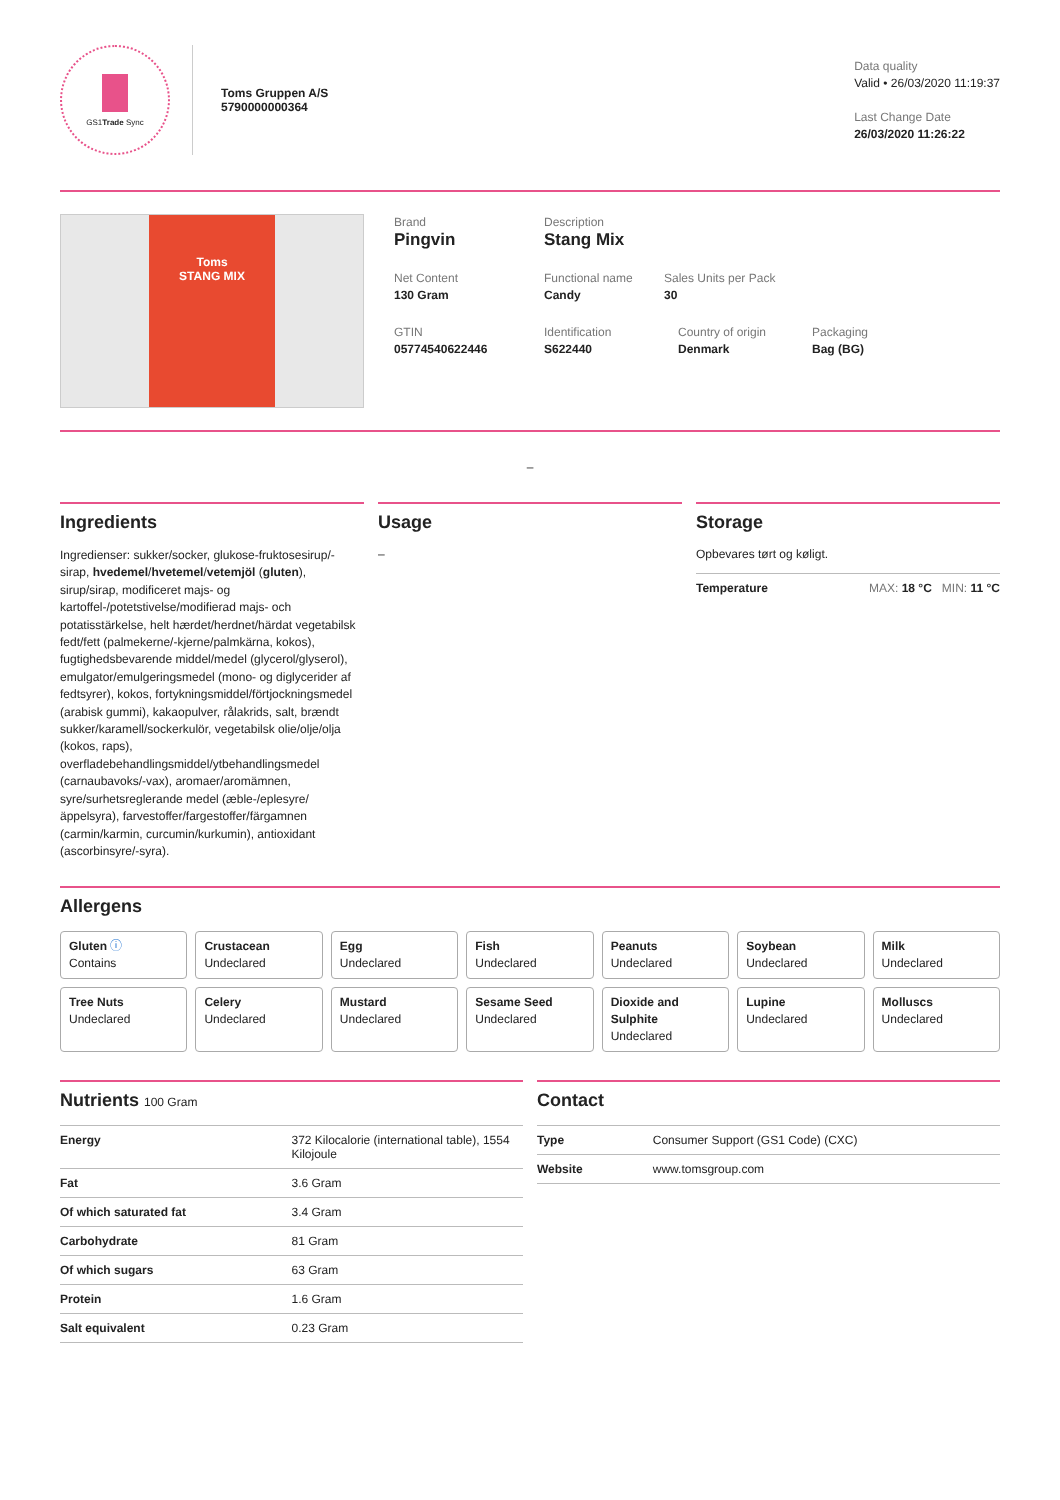GS1Trade Sync
Toms Gruppen A/S
5790000000364
Data quality
Valid • 26/03/2020 11:19:37
Last Change Date
26/03/2020 11:26:22
Toms
STANG MIX
Brand
Pingvin
Description
Stang Mix
Net Content
130 Gram
Functional name
Candy
Sales Units per Pack
30
GTIN
05774540622446
Identification
S622440
Country of origin
Denmark
Packaging
Bag (BG)
–
Ingredients
Ingredienser: sukker/socker, glukose-fruktosesirup/-sirap, hvedemel/hvetemel/vetemjöl (gluten), sirup/sirap, modificeret majs- og kartoffel-/potetstivelse/modifierad majs- och potatisstärkelse, helt hærdet/herdnet/härdat vegetabilsk fedt/fett (palmekerne/-kjerne/palmkärna, kokos), fugtighedsbevarende middel/medel (glycerol/glyserol), emulgator/emulgeringsmedel (mono- og diglycerider af fedtsyrer), kokos, fortykningsmiddel/förtjockningsmedel (arabisk gummi), kakaopulver, rålakrids, salt, brændt sukker/karamell/sockerkulör, vegetabilsk olie/olje/olja (kokos, raps), overfladebehandlingsmiddel/ytbehandlingsmedel (carnaubavoks/-vax), aromaer/aromämnen, syre/surhetsreglerande medel (æble-/eplesyre/ äppelsyra), farvestoffer/fargestoffer/färgamnen (carmin/karmin, curcumin/kurkumin), antioxidant (ascorbinsyre/-syra).
Usage
–
Storage
Opbevares tørt og køligt.
| Temperature | MAX: 18 °C MIN: 11 °C |
Allergens
Gluten ⓘ
Contains
Crustacean
Undeclared
Egg
Undeclared
Fish
Undeclared
Peanuts
Undeclared
Soybean
Undeclared
Milk
Undeclared
Tree Nuts
Undeclared
Celery
Undeclared
Mustard
Undeclared
Sesame Seed
Undeclared
Dioxide and Sulphite
Undeclared
Lupine
Undeclared
Molluscs
Undeclared
Nutrients 100 Gram
| Energy | 372 Kilocalorie (international table), 1554 Kilojoule |
| Fat | 3.6 Gram |
| Of which saturated fat | 3.4 Gram |
| Carbohydrate | 81 Gram |
| Of which sugars | 63 Gram |
| Protein | 1.6 Gram |
| Salt equivalent | 0.23 Gram |
Contact
| Type | Consumer Support (GS1 Code) (CXC) |
| Website | www.tomsgroup.com |